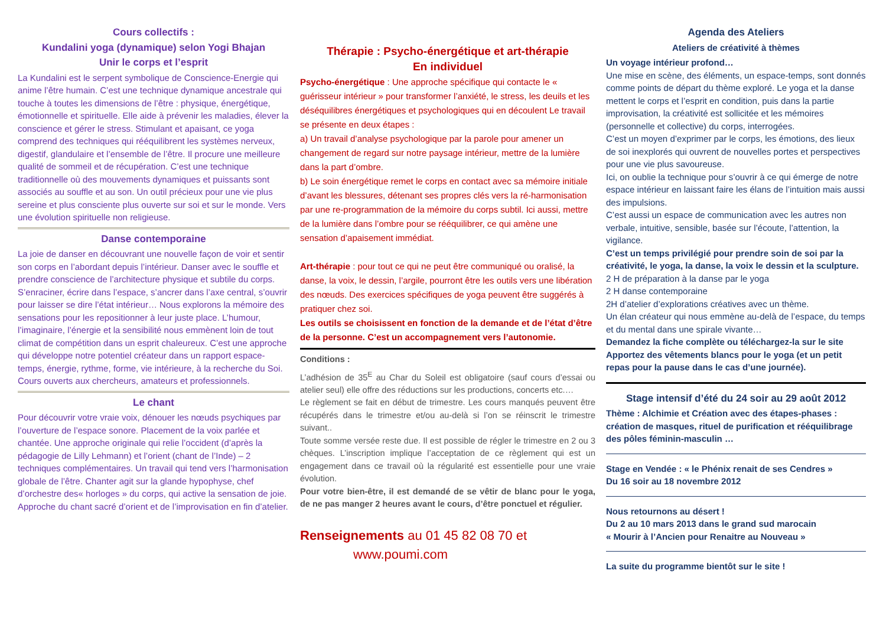Cours collectifs :
Kundalini yoga (dynamique) selon Yogi Bhajan
Unir le corps et l’esprit
La Kundalini est le serpent symbolique de Conscience-Energie qui anime l’être humain. C’est une technique dynamique ancestrale qui touche à toutes les dimensions de l’être : physique, énergétique, émotionnelle et spirituelle. Elle aide à prévenir les maladies, élever la conscience et gérer le stress. Stimulant et apaisant, ce yoga comprend des techniques qui rééquilibrent les systèmes nerveux, digestif, glandulaire et l’ensemble de l’être. Il procure une meilleure qualité de sommeil et de récupération. C’est une technique traditionnelle où des mouvements dynamiques et puissants sont associés au souffle et au son. Un outil précieux pour une vie plus sereine et plus consciente plus ouverte sur soi et sur le monde. Vers une évolution spirituelle non religieuse.
Danse contemporaine
La joie de danser en découvrant une nouvelle façon de voir et sentir son corps en l’abordant depuis l’intérieur. Danser avec le souffle et prendre conscience de l’architecture physique et subtile du corps. S’enraciner, écrire dans l’espace, s’ancrer dans l’axe central, s’ouvrir pour laisser se dire l’état intérieur… Nous explorons la mémoire des sensations pour les repositionner à leur juste place. L’humour, l’imaginaire, l’énergie et la sensibilité nous emmènent loin de tout climat de compétition dans un esprit chaleureux. C’est une approche qui développe notre potentiel créateur dans un rapport espace-temps, énergie, rythme, forme, vie intérieure, à la recherche du Soi.
Cours ouverts aux chercheurs, amateurs et professionnels.
Le chant
Pour découvrir votre vraie voix, dénouer les nœuds psychiques par l’ouverture de l’espace sonore. Placement de la voix parlée et chantée. Une approche originale qui relie l’occident (d’après la pédagogie de Lilly Lehmann) et l’orient (chant de l’Inde) – 2 techniques complémentaires. Un travail qui tend vers l’harmonisation globale de l’être. Chanter agit sur la glande hypophyse, chef d’orchestre des« horloges » du corps, qui active la sensation de joie. Approche du chant sacré d’orient et de l’improvisation en fin d’atelier.
Thérapie : Psycho-énergétique et art-thérapie
En individuel
Psycho-énergétique : Une approche spécifique qui contacte le « guérisseur intérieur » pour transformer l’anxiété, le stress, les deuils et les déséquilibres énergétiques et psychologiques qui en découlent Le travail se présente en deux étapes :
a) Un travail d’analyse psychologique par la parole pour amener un changement de regard sur notre paysage intérieur, mettre de la lumière dans la part d’ombre.
b) Le soin énergétique remet le corps en contact avec sa mémoire initiale d’avant les blessures, détenant ses propres clés vers la ré-harmonisation par une re-programmation de la mémoire du corps subtil. Ici aussi, mettre de la lumière dans l’ombre pour se rééquilibrer, ce qui amène une sensation d’apaisement immédiat.
Art-thérapie : pour tout ce qui ne peut être communiqué ou oralisé, la danse, la voix, le dessin, l’argile, pourront être les outils vers une libération des nœuds. Des exercices spécifiques de yoga peuvent être suggérés à pratiquer chez soi.
Les outils se choisissent en fonction de la demande et de l’état d’être de la personne. C’est un accompagnement vers l’autonomie.
Conditions :
L’adhésion de 35<sup>E</sup> au Char du Soleil est obligatoire (sauf cours d’essai ou atelier seul) elle offre des réductions sur les productions, concerts etc.…
Le règlement se fait en début de trimestre. Les cours manqués peuvent être récupérés dans le trimestre et/ou au-delà si l’on se réinscrit le trimestre suivant..
Toute somme versée reste due. Il est possible de régler le trimestre en 2 ou 3 chèques. L’inscription implique l’acceptation de ce règlement qui est un engagement dans ce travail où la régularité est essentielle pour une vraie évolution.
Pour votre bien-être, il est demandé de se vêtir de blanc pour le yoga, de ne pas manger 2 heures avant le cours, d’être ponctuel et régulier.
Renseignements au 01 45 82 08 70 et
www.poumi.com
Agenda des Ateliers
Ateliers de créativité à thèmes
Un voyage intérieur profond…
Une mise en scène, des éléments, un espace-temps, sont donnés comme points de départ du thème exploré. Le yoga et la danse mettent le corps et l’esprit en condition, puis dans la partie improvisation, la créativité est sollicitée et les mémoires (personnelle et collective) du corps, interrogées.
C’est un moyen d’exprimer par le corps, les émotions, des lieux de soi inexplorés qui ouvrent de nouvelles portes et perspectives pour une vie plus savoureuse.
Ici, on oublie la technique pour s’ouvrir à ce qui émerge de notre espace intérieur en laissant faire les élans de l’intuition mais aussi des impulsions.
C’est aussi un espace de communication avec les autres non verbale, intuitive, sensible, basée sur l’écoute, l’attention, la vigilance.
C’est un temps privilégié pour prendre soin de soi par la créativité, le yoga, la danse, la voix le dessin et la sculpture.
2 H de préparation à la danse par le yoga
2 H danse contemporaine
2H d’atelier d’explorations créatives avec un thème.
Un élan créateur qui nous emmène au-delà de l’espace, du temps et du mental dans une spirale vivante…
Demandez la fiche complète ou téléchargez-la sur le site Apportez des vêtements blancs pour le yoga (et un petit repas pour la pause dans le cas d’une journée).
Stage intensif d’été du 24 soir au 29 août 2012
Thème : Alchimie et Création avec des étapes-phases : création de masques, rituel de purification et rééquilibrage des pôles féminin-masculin …
Stage en Vendée : « le Phénix renait de ses Cendres »
Du 16 soir au 18 novembre 2012
Nous retournons au désert !
Du 2 au 10 mars 2013 dans le grand sud marocain
« Mourir à l’Ancien pour Renaitre au Nouveau »
La suite du programme bientôt sur le site !